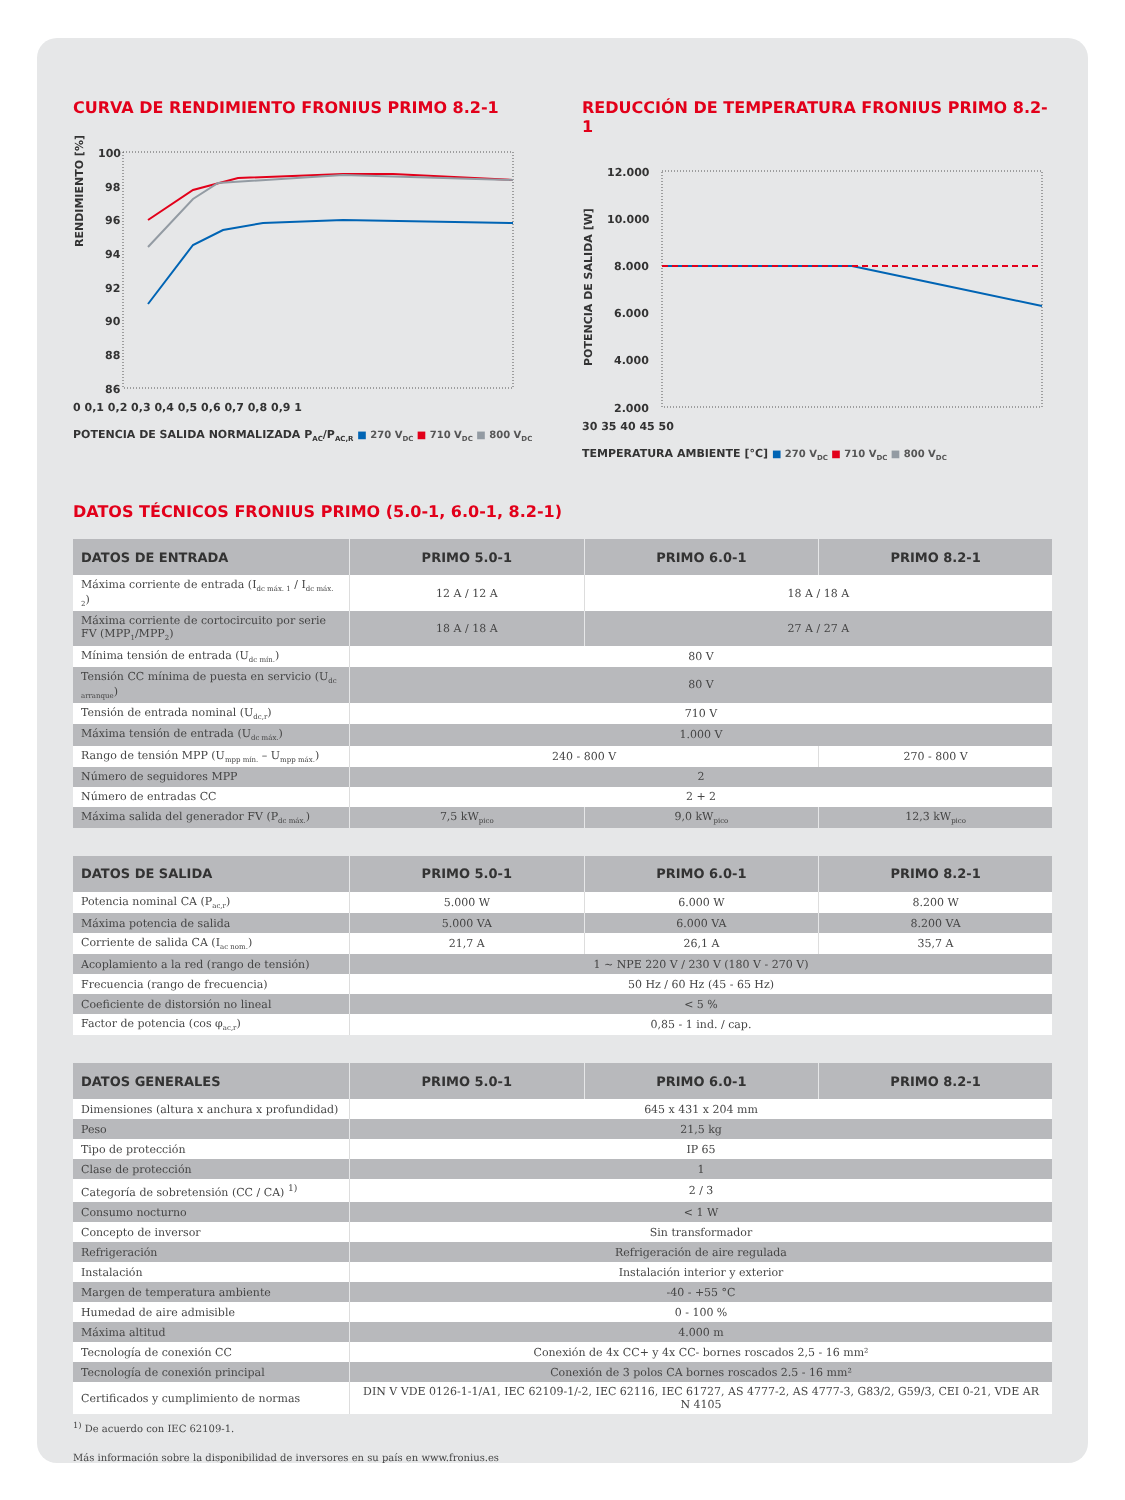CURVA DE RENDIMIENTO FRONIUS PRIMO 8.2-1
RENDIMIENTO [%]
100
98
96
94
92
90
88
86
0 0,1 0,2 0,3 0,4 0,5 0,6 0,7 0,8 0,9 1
POTENCIA DE SALIDA NORMALIZADA P<sub>AC</sub>/P<sub>AC,R</sub> ■ 270 V<sub>DC</sub> ■ 710 V<sub>DC</sub> ■ 800 V<sub>DC</sub>
REDUCCIÓN DE TEMPERATURA FRONIUS PRIMO 8.2-1
POTENCIA DE SALIDA [W]
12.000
10.000
8.000
6.000
4.000
2.000
30 35 40 45 50
TEMPERATURA AMBIENTE [°C] ■ 270 V<sub>DC</sub> ■ 710 V<sub>DC</sub> ■ 800 V<sub>DC</sub>
DATOS TÉCNICOS FRONIUS PRIMO (5.0-1, 6.0-1, 8.2-1)
| DATOS DE ENTRADA | PRIMO 5.0-1 | PRIMO 6.0-1 | PRIMO 8.2-1 |
| --- | --- | --- | --- |
| Máxima corriente de entrada (I<sub>dc máx. 1</sub> / I<sub>dc máx. 2</sub>) | 12 A / 12 A | 18 A / 18 A | |
| Máxima corriente de cortocircuito por serie FV (MPP<sub>1</sub>/MPP<sub>2</sub>) | 18 A / 18 A | 27 A / 27 A | |
| Mínima tensión de entrada (U<sub>dc mín.</sub>) | 80 V | | |
| Tensión CC mínima de puesta en servicio (U<sub>dc arranque</sub>) | 80 V | | |
| Tensión de entrada nominal (U<sub>dc,r</sub>) | 710 V | | |
| Máxima tensión de entrada (U<sub>dc máx.</sub>) | 1.000 V | | |
| Rango de tensión MPP (U<sub>mpp mín.</sub> – U<sub>mpp máx.</sub>) | 240 - 800 V | | 270 - 800 V |
| Número de seguidores MPP | 2 | | |
| Número de entradas CC | 2 + 2 | | |
| Máxima salida del generador FV (P<sub>dc máx.</sub>) | 7,5 kW<sub>pico</sub> | 9,0 kW<sub>pico</sub> | 12,3 kW<sub>pico</sub> |
| DATOS DE SALIDA | PRIMO 5.0-1 | PRIMO 6.0-1 | PRIMO 8.2-1 |
| --- | --- | --- | --- |
| Potencia nominal CA (P<sub>ac,r</sub>) | 5.000 W | 6.000 W | 8.200 W |
| Máxima potencia de salida | 5.000 VA | 6.000 VA | 8.200 VA |
| Corriente de salida CA (I<sub>ac nom.</sub>) | 21,7 A | 26,1 A | 35,7 A |
| Acoplamiento a la red (rango de tensión) | 1 ~ NPE 220 V / 230 V (180 V - 270 V) | | |
| Frecuencia (rango de frecuencia) | 50 Hz / 60 Hz (45 - 65 Hz) | | |
| Coeficiente de distorsión no lineal | < 5 % | | |
| Factor de potencia (cos φ<sub>ac,r</sub>) | 0,85 - 1 ind. / cap. | | |
| DATOS GENERALES | PRIMO 5.0-1 | PRIMO 6.0-1 | PRIMO 8.2-1 |
| --- | --- | --- | --- |
| Dimensiones (altura x anchura x profundidad) | 645 x 431 x 204 mm | | |
| Peso | 21,5 kg | | |
| Tipo de protección | IP 65 | | |
| Clase de protección | 1 | | |
| Categoría de sobretensión (CC / CA) <sup>1)</sup> | 2 / 3 | | |
| Consumo nocturno | < 1 W | | |
| Concepto de inversor | Sin transformador | | |
| Refrigeración | Refrigeración de aire regulada | | |
| Instalación | Instalación interior y exterior | | |
| Margen de temperatura ambiente | -40 - +55 °C | | |
| Humedad de aire admisible | 0 - 100 % | | |
| Máxima altitud | 4.000 m | | |
| Tecnología de conexión CC | Conexión de 4x CC+ y 4x CC- bornes roscados 2,5 - 16 mm² | | |
| Tecnología de conexión principal | Conexión de 3 polos CA bornes roscados 2.5 - 16 mm² | | |
| Certificados y cumplimiento de normas | DIN V VDE 0126-1-1/A1, IEC 62109-1/-2, IEC 62116, IEC 61727, AS 4777-2, AS 4777-3, G83/2, G59/3, CEI 0-21, VDE AR N 4105 | | |
<sup>1)</sup> De acuerdo con IEC 62109-1.
Más información sobre la disponibilidad de inversores en su país en www.fronius.es